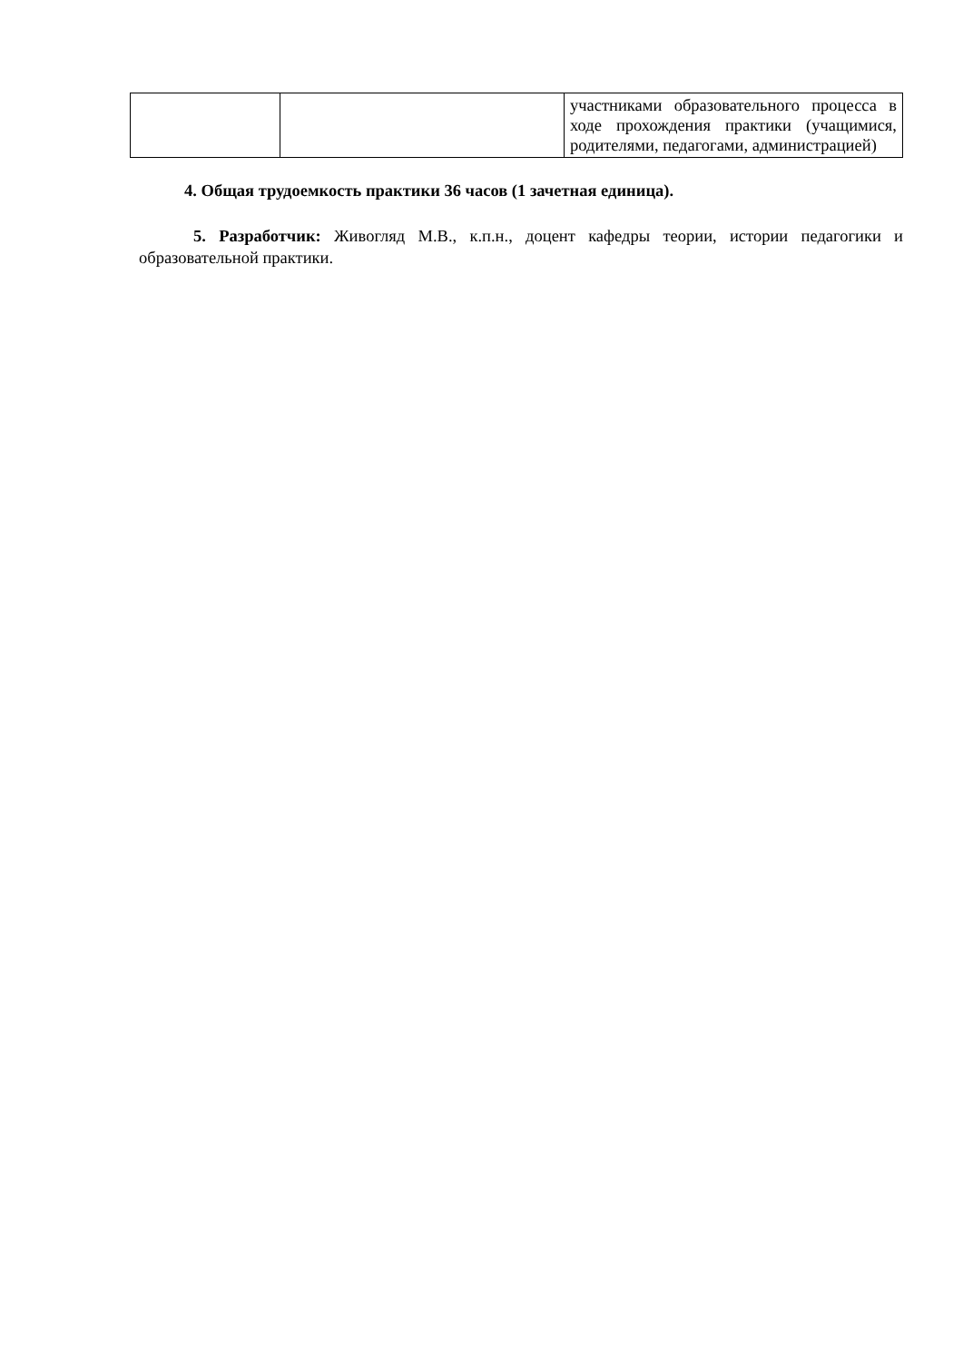| | | участниками образовательного процесса в ходе прохождения практики (учащимися, родителями, педагогами, администрацией) |
4. Общая трудоемкость практики 36 часов (1 зачетная единица).
5. Разработчик: Живогляд М.В., к.п.н., доцент кафедры теории, истории педагогики и образовательной практики.